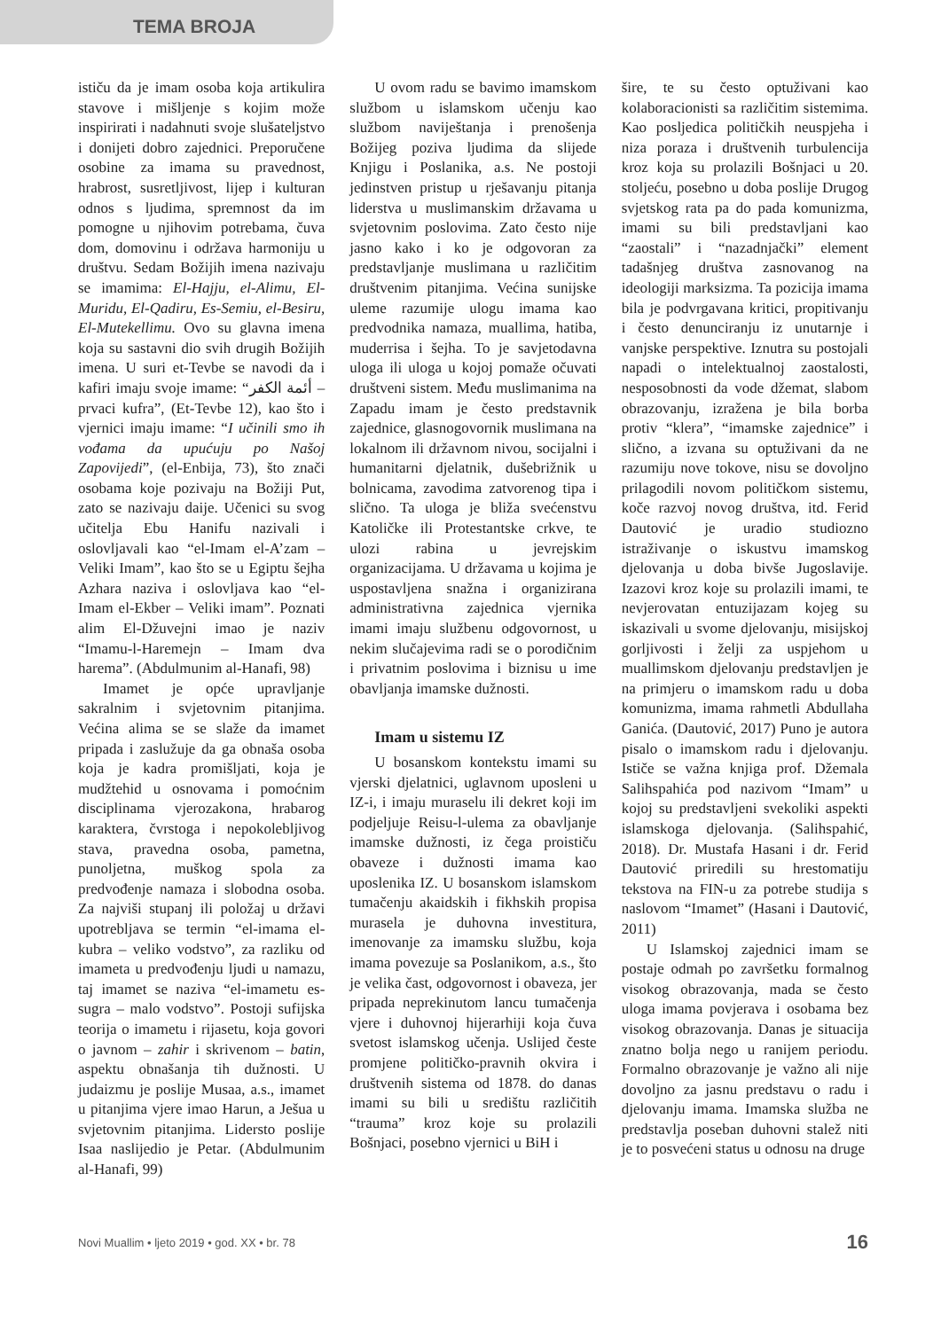TEMA BROJA
ističu da je imam osoba koja artikulira stavove i mišljenje s kojim može inspirirati i nadahnuti svoje slušateljstvo i donijeti dobro zajednici. Preporučene osobine za imama su pravednost, hrabrost, susretljivost, lijep i kulturan odnos s ljudima, spremnost da im pomogne u njihovim potrebama, čuva dom, domovinu i održava harmoniju u društvu. Sedam Božijih imena nazivaju se imamima: El-Hajju, el-Alimu, El-Muridu, El-Qadiru, Es-Semiu, el-Besiru, El-Mutekellimu. Ovo su glavna imena koja su sastavni dio svih drugih Božijih imena. U suri et-Tevbe se navodi da i kafiri imaju svoje imame: “أئمة الكفر – prvaci kufra”, (Et-Tevbe 12), kao što i vjernici imaju imame: “I učinili smo ih vođama da upućuju po Našoj Zapovijedi”, (el-Enbija, 73), što znači osobama koje pozivaju na Božiji Put, zato se nazivaju daije. Učenici su svog učitelja Ebu Hanifu nazivali i oslovljavali kao “el-Imam el-A’zam – Veliki Imam”, kao što se u Egiptu šejha Azhara naziva i oslovljava kao “el-Imam el-Ekber – Veliki imam”. Poznati alim El-Džuvejni imao je naziv “Imamu-l-Haremejn – Imam dva harema”. (Abdulmunim al-Hanafi, 98)
Imamet je opće upravljanje sakralnim i svjetovnim pitanjima. Većina alima se se slaže da imamet pripada i zaslužuje da ga obnaša osoba koja je kadra promišljati, koja je mudžtehid u osnovama i pomoćnim disciplinama vjerozakona, hrabarog karaktera, čvrstoga i nepokolebljivog stava, pravedna osoba, pametna, punoljetna, muškog spola za predvođenje namaza i slobodna osoba. Za najviši stupanj ili položaj u državi upotrebljava se termin “el-imama el-kubra – veliko vodstvo”, za razliku od imameta u predvođenju ljudi u namazu, taj imamet se naziva “el-imametu es-sugra – malo vodstvo”. Postoji sufijska teorija o imametu i rijasetu, koja govori o javnom – zahir i skrivenom – batin, aspektu obnašanja tih dužnosti. U judaizmu je poslije Musaa, a.s., imamet u pitanjima vjere imao Harun, a Ješua u svjetovnim pitanjima. Lidersto poslije Isaa naslijedio je Petar. (Abdulmunim al-Hanafi, 99)
U ovom radu se bavimo imamskom službom u islamskom učenju kao službom naviještanja i prenošenja Božijeg poziva ljudima da slijede Knjigu i Poslanika, a.s. Ne postoji jedinstven pristup u rješavanju pitanja liderstva u muslimanskim državama u svjetovnim poslovima. Zato često nije jasno kako i ko je odgovoran za predstavljanje muslimana u različitim društvenim pitanjima. Većina sunijske uleme razumije ulogu imama kao predvodnika namaza, muallima, hatiba, muderrisa i šejha. To je savjetodavna uloga ili uloga u kojoj pomaže očuvati društveni sistem. Među muslimanima na Zapadu imam je često predstavnik zajednice, glasnogovornik muslimana na lokalnom ili državnom nivou, socijalni i humanitarni djelatnik, dušebrižnik u bolnicama, zavodima zatvorenog tipa i slično. Ta uloga je bliža svećenstvu Katoličke ili Protestantske crkve, te ulozi rabina u jevrejskim organizacijama. U državama u kojima je uspostavljena snažna i organizirana administrativna zajednica vjernika imami imaju službenu odgovornost, u nekim slučajevima radi se o porodičnim i privatnim poslovima i biznisu u ime obavljanja imamske dužnosti.
Imam u sistemu IZ
U bosanskom kontekstu imami su vjerski djelatnici, uglavnom uposleni u IZ-i, i imaju muraselu ili dekret koji im podjeljuje Reisu-l-ulema za obavljanje imamske dužnosti, iz čega proističu obaveze i dužnosti imama kao uposlenika IZ. U bosanskom islamskom tumačenju akaidskih i fikhskih propisa murasela je duhovna investitura, imenovanje za imamsku službu, koja imama povezuje sa Poslanikom, a.s., što je velika čast, odgovornost i obaveza, jer pripada neprekinutom lancu tumačenja vjere i duhovnoj hijerarhiji koja čuva svetost islamskog učenja. Uslijed česte promjene političko-pravnih okvira i društvenih sistema od 1878. do danas imami su bili u središtu različitih “trauma” kroz koje su prolazili Bošnjaci, posebno vjernici u BiH i
šire, te su često optuživani kao kolaboracionisti sa različitim sistemima. Kao posljedica političkih neuspjeha i niza poraza i društvenih turbulencija kroz koja su prolazili Bošnjaci u 20. stoljeću, posebno u doba poslije Drugog svjetskog rata pa do pada komunizma, imami su bili predstavljani kao “zaostali” i “nazadnjački” element tadašnjeg društva zasnovanog na ideologiji marksizma. Ta pozicija imama bila je podvrgavana kritici, propitivanju i često denunciranju iz unutarnje i vanjske perspektive. Iznutra su postojali napadi o intelektualnoj zaostalosti, nesposobnosti da vode džemat, slabom obrazovanju, izražena je bila borba protiv “klera”, “imamske zajednice” i slično, a izvana su optuživani da ne razumiju nove tokove, nisu se dovoljno prilagodili novom političkom sistemu, koče razvoj novog društva, itd. Ferid Dautović je uradio studiozno istraživanje o iskustvu imamskog djelovanja u doba bivše Jugoslavije. Izazovi kroz koje su prolazili imami, te nevjerovatan entuzijazam kojeg su iskazivali u svome djelovanju, misijskoj gorljivosti i želji za uspjehom u muallimskom djelovanju predstavljen je na primjeru o imamskom radu u doba komunizma, imama rahmetli Abdullaha Ganića. (Dautović, 2017) Puno je autora pisalo o imamskom radu i djelovanju. Ističe se važna knjiga prof. Džemala Salihspahića pod nazivom “Imam” u kojoj su predstavljeni svekoliki aspekti islamskoga djelovanja. (Salihspahić, 2018). Dr. Mustafa Hasani i dr. Ferid Dautović priredili su hrestomatiju tekstova na FIN-u za potrebe studija s naslovom “Imamet” (Hasani i Dautović, 2011)
U Islamskoj zajednici imam se postaje odmah po završetku formalnog visokog obrazovanja, mada se često uloga imama povjerava i osobama bez visokog obrazovanja. Danas je situacija znatno bolja nego u ranijem periodu. Formalno obrazovanje je važno ali nije dovoljno za jasnu predstavu o radu i djelovanju imama. Imamska služba ne predstavlja poseban duhovni stalež niti je to posvećeni status u odnosu na druge
Novi Muallim • ljeto 2019 • god. XX • br. 78 16